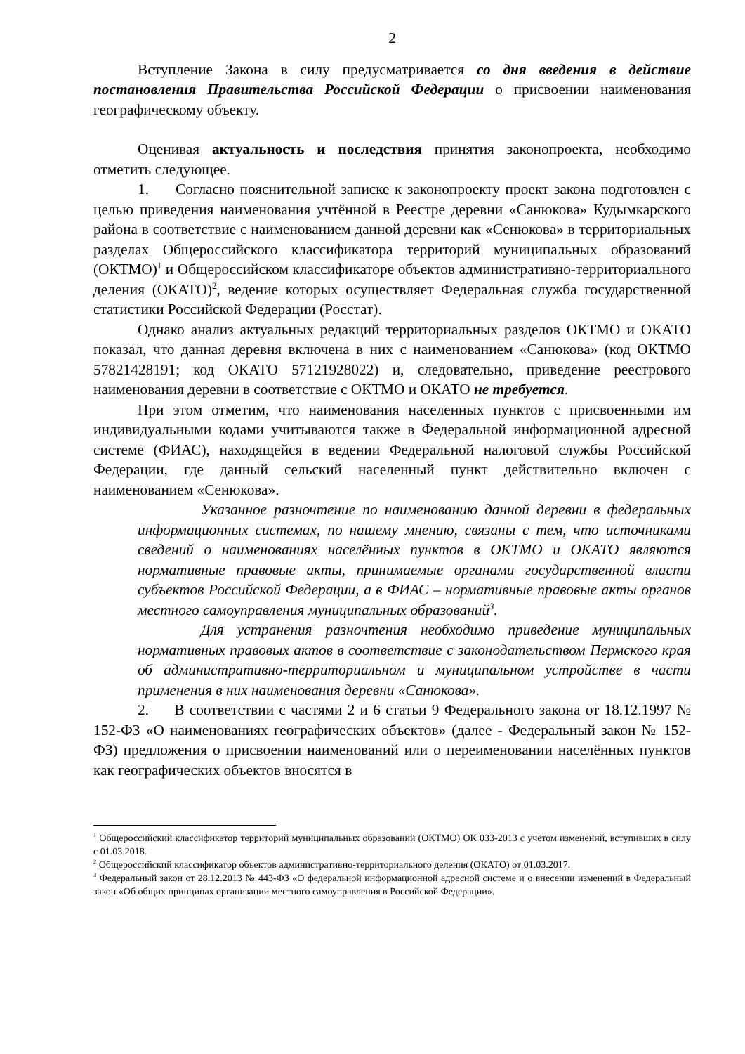2
Вступление Закона в силу предусматривается со дня введения в действие постановления Правительства Российской Федерации о присвоении наименования географическому объекту.
Оценивая актуальность и последствия принятия законопроекта, необходимо отметить следующее.
1. Согласно пояснительной записке к законопроекту проект закона подготовлен с целью приведения наименования учтённой в Реестре деревни «Санюкова» Кудымкарского района в соответствие с наименованием данной деревни как «Сенюкова» в территориальных разделах Общероссийского классификатора территорий муниципальных образований (ОКТМО)<sup>1</sup> и Общероссийском классификаторе объектов административно-территориального деления (ОКАТО)<sup>2</sup>, ведение которых осуществляет Федеральная служба государственной статистики Российской Федерации (Росстат).
Однако анализ актуальных редакций территориальных разделов ОКТМО и ОКАТО показал, что данная деревня включена в них с наименованием «Санюкова» (код ОКТМО 57821428191; код ОКАТО 57121928022) и, следовательно, приведение реестрового наименования деревни в соответствие с ОКТМО и ОКАТО не требуется.
При этом отметим, что наименования населенных пунктов с присвоенными им индивидуальными кодами учитываются также в Федеральной информационной адресной системе (ФИАС), находящейся в ведении Федеральной налоговой службы Российской Федерации, где данный сельский населенный пункт действительно включен с наименованием «Сенюкова».
Указанное разночтение по наименованию данной деревни в федеральных информационных системах, по нашему мнению, связаны с тем, что источниками сведений о наименованиях населённых пунктов в ОКТМО и ОКАТО являются нормативные правовые акты, принимаемые органами государственной власти субъектов Российской Федерации, а в ФИАС – нормативные правовые акты органов местного самоуправления муниципальных образований<sup>3</sup>.
Для устранения разночтения необходимо приведение муниципальных нормативных правовых актов в соответствие с законодательством Пермского края об административно-территориальном и муниципальном устройстве в части применения в них наименования деревни «Санюкова».
2. В соответствии с частями 2 и 6 статьи 9 Федерального закона от 18.12.1997 № 152-ФЗ «О наименованиях географических объектов» (далее - Федеральный закон № 152-ФЗ) предложения о присвоении наименований или о переименовании населённых пунктов как географических объектов вносятся в
<sup>1</sup> Общероссийский классификатор территорий муниципальных образований (ОКТМО) ОК 033-2013 с учётом изменений, вступивших в силу с 01.03.2018.
<sup>2</sup> Общероссийский классификатор объектов административно-территориального деления (ОКАТО) от 01.03.2017.
<sup>3</sup> Федеральный закон от 28.12.2013 № 443-ФЗ «О федеральной информационной адресной системе и о внесении изменений в Федеральный закон «Об общих принципах организации местного самоуправления в Российской Федерации».